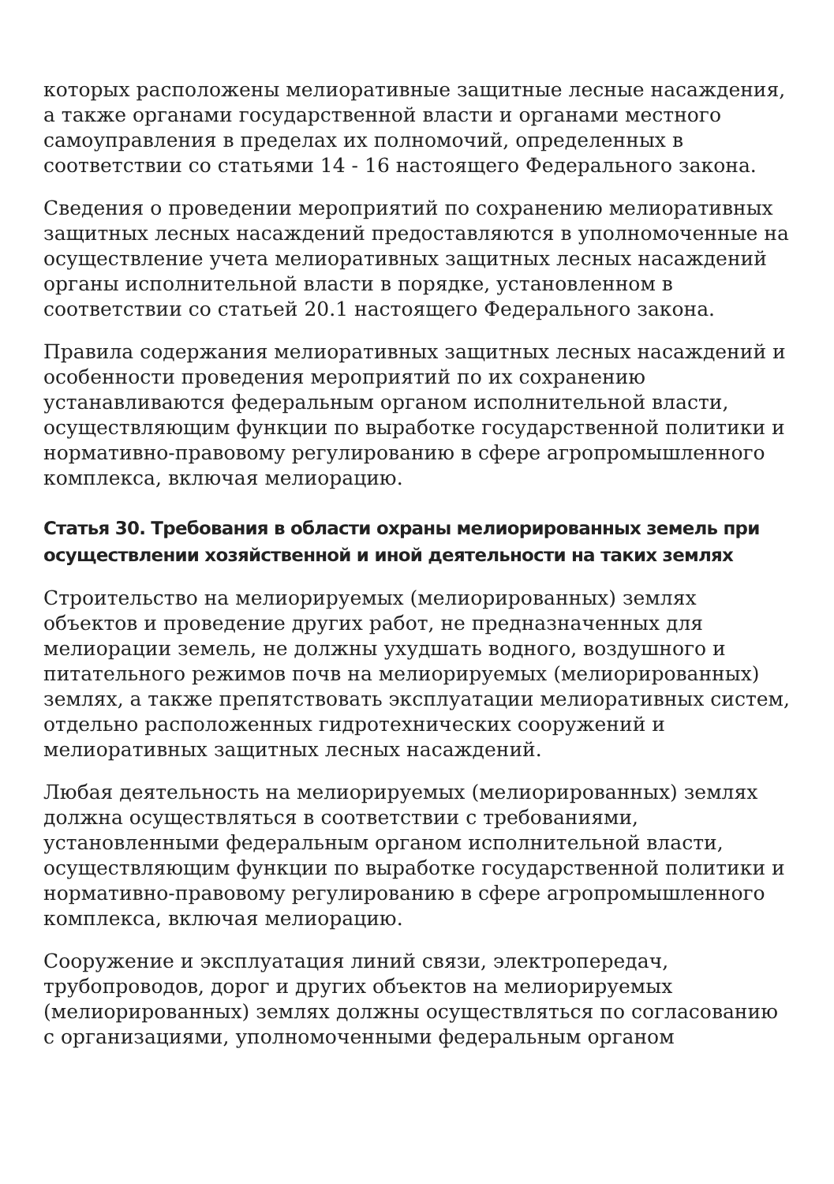которых расположены мелиоративные защитные лесные насаждения, а также органами государственной власти и органами местного самоуправления в пределах их полномочий, определенных в соответствии со статьями 14 - 16 настоящего Федерального закона.
Сведения о проведении мероприятий по сохранению мелиоративных защитных лесных насаждений предоставляются в уполномоченные на осуществление учета мелиоративных защитных лесных насаждений органы исполнительной власти в порядке, установленном в соответствии со статьей 20.1 настоящего Федерального закона.
Правила содержания мелиоративных защитных лесных насаждений и особенности проведения мероприятий по их сохранению устанавливаются федеральным органом исполнительной власти, осуществляющим функции по выработке государственной политики и нормативно-правовому регулированию в сфере агропромышленного комплекса, включая мелиорацию.
Статья 30. Требования в области охраны мелиорированных земель при осуществлении хозяйственной и иной деятельности на таких землях
Строительство на мелиорируемых (мелиорированных) землях объектов и проведение других работ, не предназначенных для мелиорации земель, не должны ухудшать водного, воздушного и питательного режимов почв на мелиорируемых (мелиорированных) землях, а также препятствовать эксплуатации мелиоративных систем, отдельно расположенных гидротехнических сооружений и мелиоративных защитных лесных насаждений.
Любая деятельность на мелиорируемых (мелиорированных) землях должна осуществляться в соответствии с требованиями, установленными федеральным органом исполнительной власти, осуществляющим функции по выработке государственной политики и нормативно-правовому регулированию в сфере агропромышленного комплекса, включая мелиорацию.
Сооружение и эксплуатация линий связи, электропередач, трубопроводов, дорог и других объектов на мелиорируемых (мелиорированных) землях должны осуществляться по согласованию с организациями, уполномоченными федеральным органом